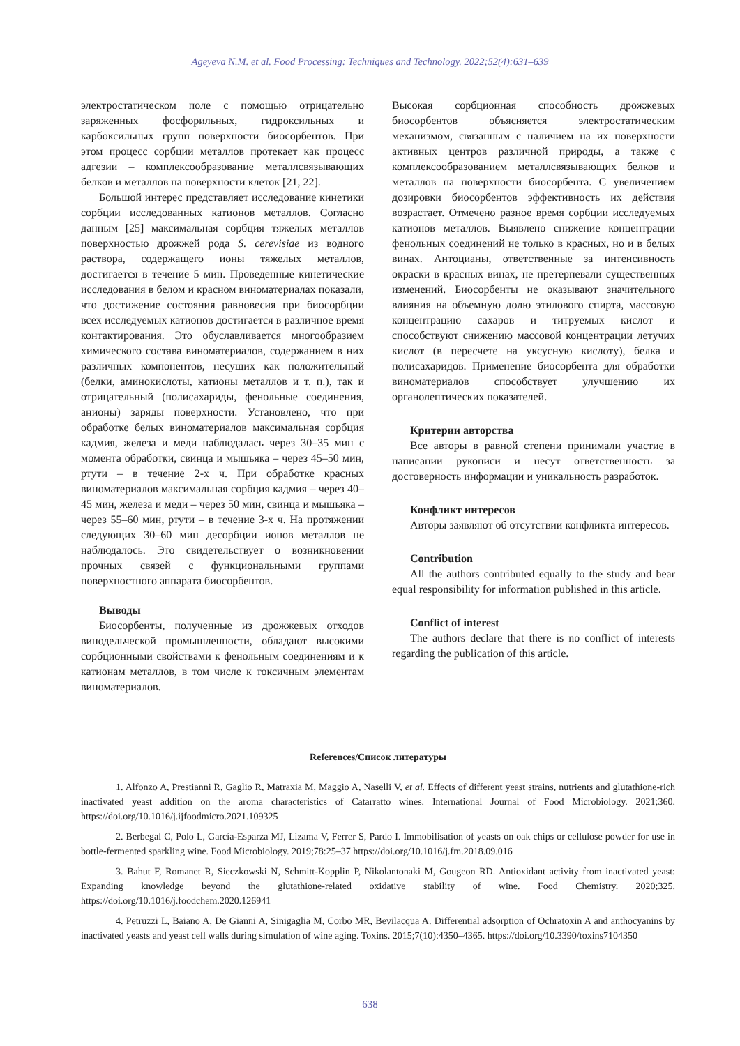Ageyeva N.M. et al. Food Processing: Techniques and Technology. 2022;52(4):631–639
электростатическом поле с помощью отрицательно заряженных фосфорильных, гидроксильных и карбоксильных групп поверхности биосорбентов. При этом процесс сорбции металлов протекает как процесс адгезии – комплексообразование металлсвязывающих белков и металлов на поверхности клеток [21, 22].
Большой интерес представляет исследование кинетики сорбции исследованных катионов металлов. Согласно данным [25] максимальная сорбция тяжелых металлов поверхностью дрожжей рода S. cerevisiae из водного раствора, содержащего ионы тяжелых металлов, достигается в течение 5 мин. Проведенные кинетические исследования в белом и красном виноматериалах показали, что достижение состояния равновесия при биосорбции всех исследуемых катионов достигается в различное время контактирования. Это обуславливается многообразием химического состава виноматериалов, содержанием в них различных компонентов, несущих как положительный (белки, аминокислоты, катионы металлов и т. п.), так и отрицательный (полисахариды, фенольные соединения, анионы) заряды поверхности. Установлено, что при обработке белых виноматериалов максимальная сорбция кадмия, железа и меди наблюдалась через 30–35 мин с момента обработки, свинца и мышьяка – через 45–50 мин, ртути – в течение 2-х ч. При обработке красных виноматериалов максимальная сорбция кадмия – через 40–45 мин, железа и меди – через 50 мин, свинца и мышьяка – через 55–60 мин, ртути – в течение 3-х ч. На протяжении следующих 30–60 мин десорбции ионов металлов не наблюдалось. Это свидетельствует о возникновении прочных связей с функциональными группами поверхностного аппарата биосорбентов.
Выводы
Биосорбенты, полученные из дрожжевых отходов винодельческой промышленности, обладают высокими сорбционными свойствами к фенольным соединениям и к катионам металлов, в том числе к токсичным элементам виноматериалов.
Высокая сорбционная способность дрожжевых биосорбентов объясняется электростатическим механизмом, связанным с наличием на их поверхности активных центров различной природы, а также с комплексообразованием металлсвязывающих белков и металлов на поверхности биосорбента. С увеличением дозировки биосорбентов эффективность их действия возрастает. Отмечено разное время сорбции исследуемых катионов металлов. Выявлено снижение концентрации фенольных соединений не только в красных, но и в белых винах. Антоцианы, ответственные за интенсивность окраски в красных винах, не претерпевали существенных изменений. Биосорбенты не оказывают значительного влияния на объемную долю этилового спирта, массовую концентрацию сахаров и титруемых кислот и способствуют снижению массовой концентрации летучих кислот (в пересчете на уксусную кислоту), белка и полисахаридов. Применение биосорбента для обработки виноматериалов способствует улучшению их органолептических показателей.
Критерии авторства
Все авторы в равной степени принимали участие в написании рукописи и несут ответственность за достоверность информации и уникальность разработок.
Конфликт интересов
Авторы заявляют об отсутствии конфликта интересов.
Contribution
All the authors contributed equally to the study and bear equal responsibility for information published in this article.
Conflict of interest
The authors declare that there is no conflict of interests regarding the publication of this article.
References/Список литературы
1. Alfonzo A, Prestianni R, Gaglio R, Matraxia M, Maggio A, Naselli V, et al. Effects of different yeast strains, nutrients and glutathione-rich inactivated yeast addition on the aroma characteristics of Catarratto wines. International Journal of Food Microbiology. 2021;360. https://doi.org/10.1016/j.ijfoodmicro.2021.109325
2. Berbegal C, Polo L, García-Esparza MJ, Lizama V, Ferrer S, Pardo I. Immobilisation of yeasts on oak chips or cellulose powder for use in bottle-fermented sparkling wine. Food Microbiology. 2019;78:25–37 https://doi.org/10.1016/j.fm.2018.09.016
3. Bahut F, Romanet R, Sieczkowski N, Schmitt-Kopplin P, Nikolantonaki M, Gougeon RD. Antioxidant activity from inactivated yeast: Expanding knowledge beyond the glutathione-related oxidative stability of wine. Food Chemistry. 2020;325. https://doi.org/10.1016/j.foodchem.2020.126941
4. Petruzzi L, Baiano A, De Gianni A, Sinigaglia M, Corbo MR, Bevilacqua A. Differential adsorption of Ochratoxin A and anthocyanins by inactivated yeasts and yeast cell walls during simulation of wine aging. Toxins. 2015;7(10):4350–4365. https://doi.org/10.3390/toxins7104350
638